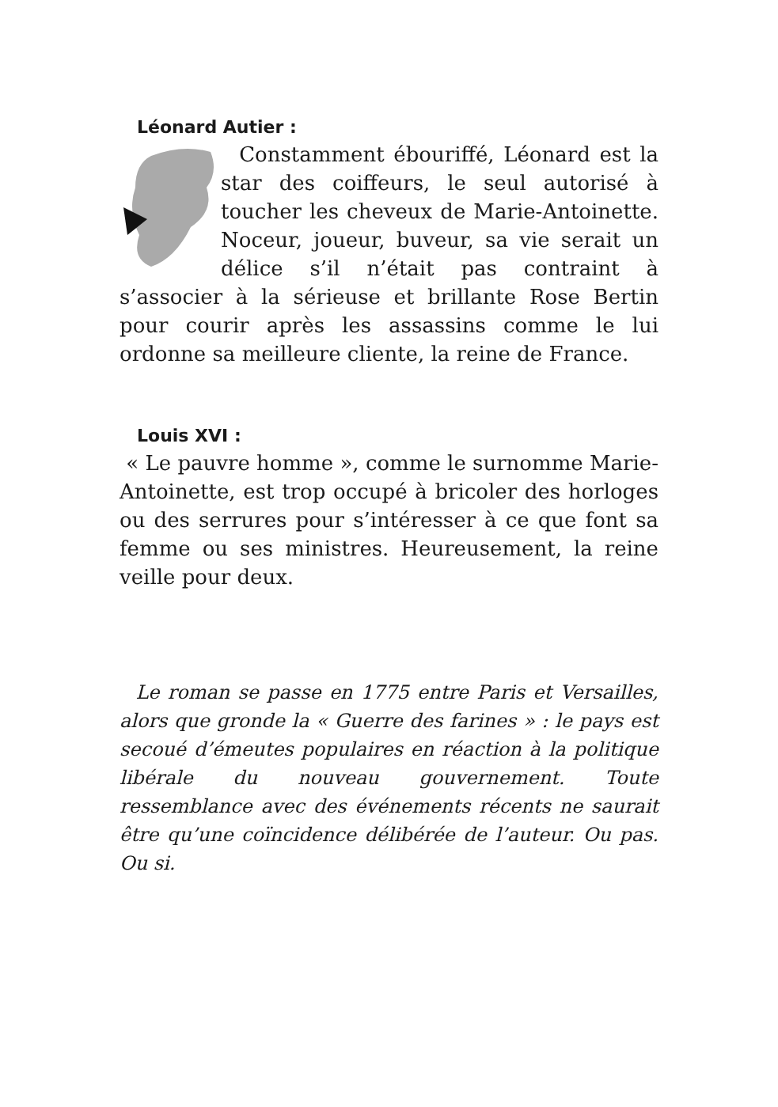Léonard Autier :
Constamment ébouriffé, Léonard est la star des coiffeurs, le seul autorisé à toucher les cheveux de Marie-Antoinette. Noceur, joueur, buveur, sa vie serait un délice s’il n’était pas contraint à s’associer à la sérieuse et brillante Rose Bertin pour courir après les assassins comme le lui ordonne sa meilleure cliente, la reine de France.
Louis XVI :
« Le pauvre homme », comme le surnomme Marie-Antoinette, est trop occupé à bricoler des horloges ou des serrures pour s’intéresser à ce que font sa femme ou ses ministres. Heureusement, la reine veille pour deux.
Le roman se passe en 1775 entre Paris et Versailles, alors que gronde la « Guerre des farines » : le pays est secoué d’émeutes populaires en réaction à la politique libérale du nouveau gouvernement. Toute ressemblance avec des événements récents ne saurait être qu’une coïncidence délibérée de l’auteur. Ou pas. Ou si.